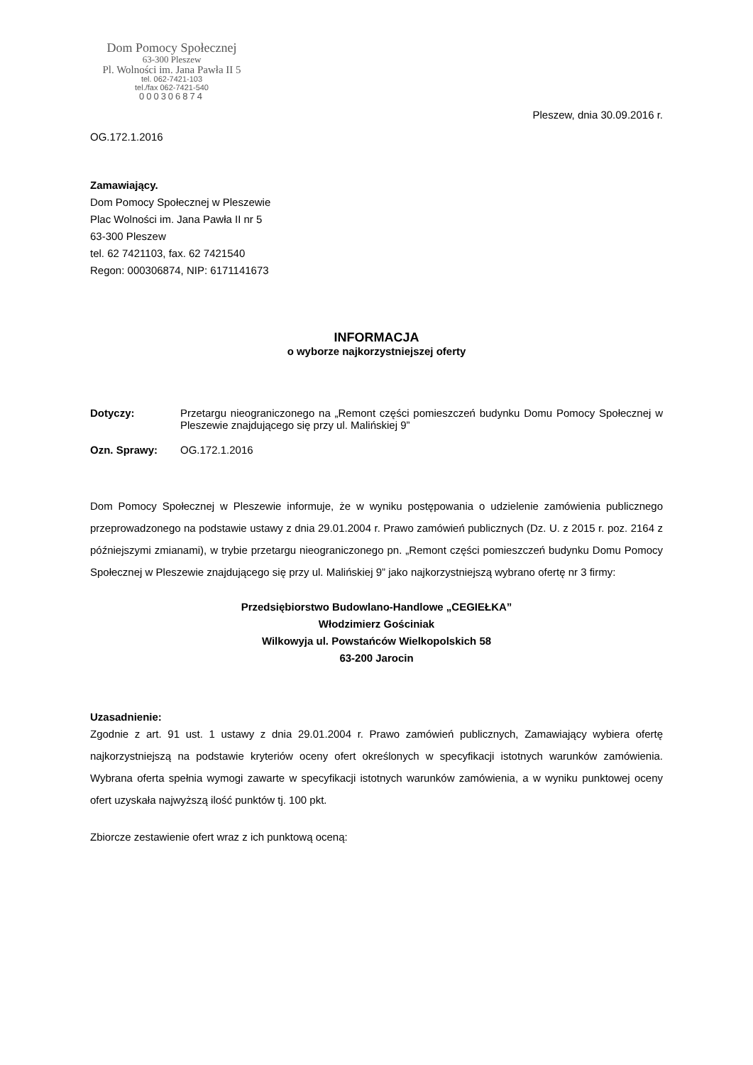Dom Pomocy Społecznej
63-300 Pleszew
Pl. Wolności im. Jana Pawła II 5
tel. 062-7421-103
tel./fax 062-7421-540
000306874
Pleszew, dnia 30.09.2016 r.
OG.172.1.2016
Zamawiający.
Dom Pomocy Społecznej w Pleszewie
Plac Wolności im. Jana Pawła II nr 5
63-300 Pleszew
tel. 62 7421103, fax. 62 7421540
Regon: 000306874, NIP: 6171141673
INFORMACJA
o wyborze najkorzystniejszej oferty
Dotyczy: Przetargu nieograniczonego na „Remont części pomieszczeń budynku Domu Pomocy Społecznej w Pleszewie znajdującego się przy ul. Malińskiej 9”
Ozn. Sprawy: OG.172.1.2016
Dom Pomocy Społecznej w Pleszewie informuje, że w wyniku postępowania o udzielenie zamówienia publicznego przeprowadzonego na podstawie ustawy z dnia 29.01.2004 r. Prawo zamówień publicznych (Dz. U. z 2015 r. poz. 2164 z późniejszymi zmianami), w trybie przetargu nieograniczonego pn. „Remont części pomieszczeń budynku Domu Pomocy Społecznej w Pleszewie znajdującego się przy ul. Malińskiej 9” jako najkorzystniejszą wybrano ofertę nr 3 firmy:
Przedsiębiorstwo Budowlano-Handlowe „CEGIEŁKA”
Włodzimierz Gościniak
Wilkowyja ul. Powstańców Wielkopolskich 58
63-200 Jarocin
Uzasadnienie:
Zgodnie z art. 91 ust. 1 ustawy z dnia 29.01.2004 r. Prawo zamówień publicznych, Zamawiający wybiera ofertę najkorzystniejszą na podstawie kryteriów oceny ofert określonych w specyfikacji istotnych warunków zamówienia. Wybrana oferta spełnia wymogi zawarte w specyfikacji istotnych warunków zamówienia, a w wyniku punktowej oceny ofert uzyskała najwyższą ilość punktów tj. 100 pkt.
Zbiorcze zestawienie ofert wraz z ich punktową oceną: